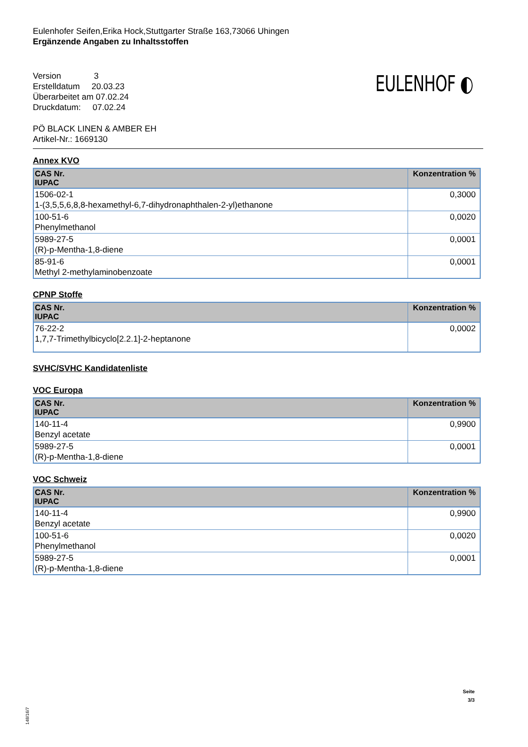Eulenhofer Seifen,Erika Hock,Stuttgarter Straße 163,73066 Uhingen
Ergänzende Angaben zu Inhaltsstoffen
Version 3
Erstelldatum 20.03.23
Überarbeitet am 07.02.24
Druckdatum: 07.02.24
EULENHOF ◐
PÖ BLACK LINEN & AMBER EH
Artikel-Nr.: 1669130
Annex KVO
| CAS Nr. IUPAC | Konzentration % |
| --- | --- |
| 1506-02-1 1-(3,5,5,6,8,8-hexamethyl-6,7-dihydronaphthalen-2-yl)ethanone | 0,3000 |
| 100-51-6 Phenylmethanol | 0,0020 |
| 5989-27-5 (R)-p-Mentha-1,8-diene | 0,0001 |
| 85-91-6 Methyl 2-methylaminobenzoate | 0,0001 |
CPNP Stoffe
| CAS Nr. IUPAC | Konzentration % |
| --- | --- |
| 76-22-2 1,7,7-Trimethylbicyclo[2.2.1]-2-heptanone | 0,0002 |
SVHC/SVHC Kandidatenliste
VOC Europa
| CAS Nr. IUPAC | Konzentration % |
| --- | --- |
| 140-11-4 Benzyl acetate | 0,9900 |
| 5989-27-5 (R)-p-Mentha-1,8-diene | 0,0001 |
VOC Schweiz
| CAS Nr. IUPAC | Konzentration % |
| --- | --- |
| 140-11-4 Benzyl acetate | 0,9900 |
| 100-51-6 Phenylmethanol | 0,0020 |
| 5989-27-5 (R)-p-Mentha-1,8-diene | 0,0001 |
Seite
3/3
148/16/7